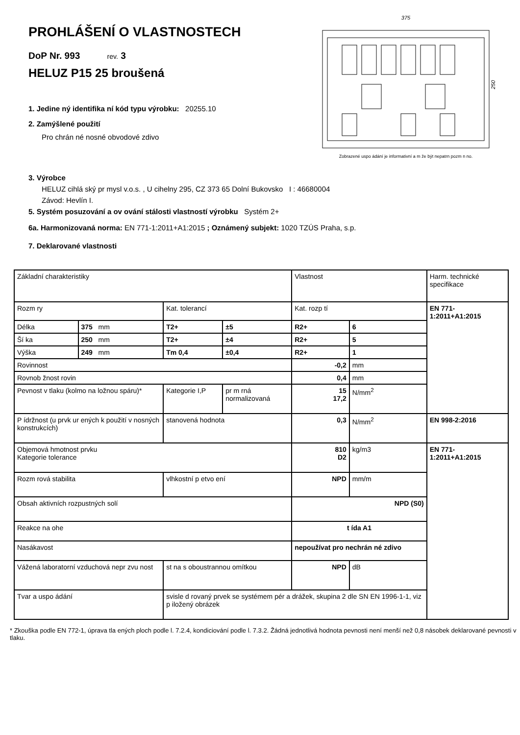PROHLÁŠENÍ O VLASTNOSTECH
DoP Nr. 993 rev. 3
HELUZ P15 25 broušená
1. Jedine ný identifika ní kód typu výrobku: 20255.10
2. Zamýšlené použití
Pro chrán né nosné obvodové zdivo
375
250
Zobrazené uspo ádání je informativní a m že být nepatrn pozm n no.
3. Výrobce
HELUZ cihlá ský pr mysl v.o.s. , U cihelny 295, CZ 373 65 Dolní Bukovsko I : 46680004
Závod: Hevlín I.
5. Systém posuzování a ov ování stálosti vlastností výrobku Systém 2+
6a. Harmonizovaná norma: EN 771-1:2011+A1:2015 ; Oznámený subjekt: 1020 TZÚS Praha, s.p.
7. Deklarované vlastnosti
| Základní charakteristiky | | | | Vlastnost | | Harm. technické specifikace |
| Rozm ry | | Kat. tolerancí | | Kat. rozp tí | | EN 771-1:2011+A1:2015 |
| Délka | 375 mm | T2+ | ±5 | R2+ | 6 | |
| Ší ka | 250 mm | T2+ | ±4 | R2+ | 5 | |
| Výška | 249 mm | Tm 0,4 | ±0,4 | R2+ | 1 | |
| Rovinnost | | | | -0,2 | mm | |
| Rovnob žnost rovin | | | | 0,4 | mm | |
| Pevnost v tlaku (kolmo na ložnou spáru)* | | Kategorie I,P | pr m rná normalizovaná | 15 17,2 | N/mm<sup>2</sup> | |
| P ídržnost (u prvk ur ených k použití v nosných konstrukcích) | | stanovená hodnota | | 0,3 | N/mm<sup>2</sup> | EN 998-2:2016 |
| Objemová hmotnost prvku Kategorie tolerance | | | | 810 D2 | kg/m3 | EN 771-1:2011+A1:2015 |
| Rozm rová stabilita | | vlhkostní p etvo ení | | NPD | mm/m | |
| Obsah aktivních rozpustných solí | | | | NPD (S0) | | |
| Reakce na ohe | | | | t ída A1 | | |
| Nasákavost | | | | nepoužívat pro nechrán né zdivo | | |
| Vážená laboratorní vzduchová nepr zvu nost | | st na s oboustrannou omítkou | | NPD | dB | |
| Tvar a uspo ádání | | svisle d rovaný prvek se systémem pér a drážek, skupina 2 dle SN EN 1996-1-1, viz p iložený obrázek | | | | |
* Zkouška podle EN 772-1, úprava tla ených ploch podle l. 7.2.4, kondiciování podle l. 7.3.2. Žádná jednotlivá hodnota pevnosti není menší než 0,8 násobek deklarované pevnosti v tlaku.